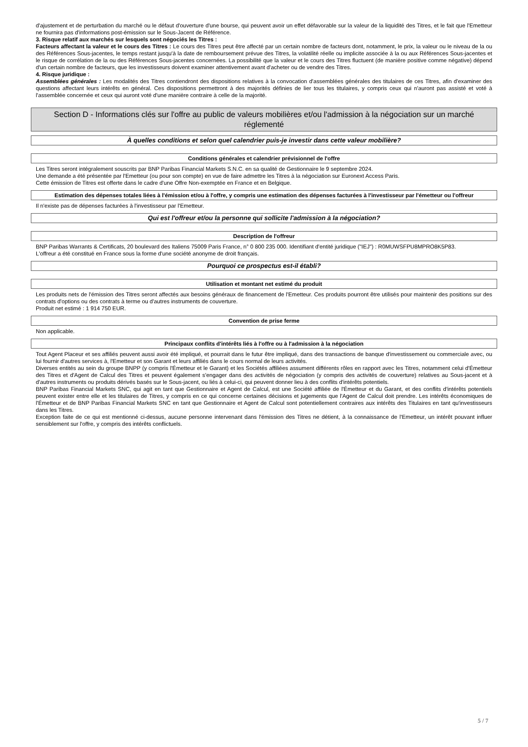d'ajustement et de perturbation du marché ou le défaut d'ouverture d'une bourse, qui peuvent avoir un effet défavorable sur la valeur de la liquidité des Titres, et le fait que l'Emetteur ne fournira pas d'informations post-émission sur le Sous-Jacent de Référence.
3. Risque relatif aux marchés sur lesquels sont négociés les Titres :
Facteurs affectant la valeur et le cours des Titres : Le cours des Titres peut être affecté par un certain nombre de facteurs dont, notamment, le prix, la valeur ou le niveau de la ou des Références Sous-jacentes, le temps restant jusqu'à la date de remboursement prévue des Titres, la volatilité réelle ou implicite associée à la ou aux Références Sous-jacentes et le risque de corrélation de la ou des Références Sous-jacentes concernées. La possibilité que la valeur et le cours des Titres fluctuent (de manière positive comme négative) dépend d'un certain nombre de facteurs, que les investisseurs doivent examiner attentivement avant d'acheter ou de vendre des Titres.
4. Risque juridique :
Assemblées générales : Les modalités des Titres contiendront des dispositions relatives à la convocation d'assemblées générales des titulaires de ces Titres, afin d'examiner des questions affectant leurs intérêts en général. Ces dispositions permettront à des majorités définies de lier tous les titulaires, y compris ceux qui n'auront pas assisté et voté à l'assemblée concernée et ceux qui auront voté d'une manière contraire à celle de la majorité.
Section D - Informations clés sur l'offre au public de valeurs mobilières et/ou l'admission à la négociation sur un marché réglementé
À quelles conditions et selon quel calendrier puis-je investir dans cette valeur mobilière?
Conditions générales et calendrier prévisionnel de l'offre
Les Titres seront intégralement souscrits par BNP Paribas Financial Markets S.N.C. en sa qualité de Gestionnaire le 9 septembre 2024.
Une demande a été présentée par l'Emetteur (ou pour son compte) en vue de faire admettre les Titres à la négociation sur Euronext Access Paris.
Cette émission de Titres est offerte dans le cadre d'une Offre Non-exemptée en France et en Belgique.
Estimation des dépenses totales liées à l'émission et/ou à l'offre, y compris une estimation des dépenses facturées à l'investisseur par l'émetteur ou l'offreur
Il n'existe pas de dépenses facturées à l'investisseur par l'Emetteur.
Qui est l'offreur et/ou la personne qui sollicite l'admission à la négociation?
Description de l'offreur
BNP Paribas Warrants & Certificats, 20 boulevard des Italiens 75009 Paris France, n° 0 800 235 000. Identifiant d'entité juridique ("IEJ") : R0MUWSFPU8MPRO8K5P83.
L'offreur a été constitué en France sous la forme d'une société anonyme de droit français.
Pourquoi ce prospectus est-il établi?
Utilisation et montant net estimé du produit
Les produits nets de l'émission des Titres seront affectés aux besoins généraux de financement de l'Emetteur. Ces produits pourront être utilisés pour maintenir des positions sur des contrats d'options ou des contrats à terme ou d'autres instruments de couverture.
Produit net estimé : 1 914 750 EUR.
Convention de prise ferme
Non applicable.
Principaux conflits d'intérêts liés à l'offre ou à l'admission à la négociation
Tout Agent Placeur et ses affiliés peuvent aussi avoir été impliqué, et pourrait dans le futur être impliqué, dans des transactions de banque d'investissement ou commerciale avec, ou lui fournir d'autres services à, l'Emetteur et son Garant et leurs affiliés dans le cours normal de leurs activités.
Diverses entités au sein du groupe BNPP (y compris l'Émetteur et le Garant) et les Sociétés affiliées assument différents rôles en rapport avec les Titres, notamment celui d'Émetteur des Titres et d'Agent de Calcul des Titres et peuvent également s'engager dans des activités de négociation (y compris des activités de couverture) relatives au Sous-jacent et à d'autres instruments ou produits dérivés basés sur le Sous-jacent, ou liés à celui-ci, qui peuvent donner lieu à des conflits d'intérêts potentiels.
BNP Paribas Financial Markets SNC, qui agit en tant que Gestionnaire et Agent de Calcul, est une Société affiliée de l'Émetteur et du Garant, et des conflits d'intérêts potentiels peuvent exister entre elle et les titulaires de Titres, y compris en ce qui concerne certaines décisions et jugements que l'Agent de Calcul doit prendre. Les intérêts économiques de l'Émetteur et de BNP Paribas Financial Markets SNC en tant que Gestionnaire et Agent de Calcul sont potentiellement contraires aux intérêts des Titulaires en tant qu'investisseurs dans les Titres.
Exception faite de ce qui est mentionné ci-dessus, aucune personne intervenant dans l'émission des Titres ne détient, à la connaissance de l'Emetteur, un intérêt pouvant influer sensiblement sur l'offre, y compris des intérêts conflictuels.
5 / 7